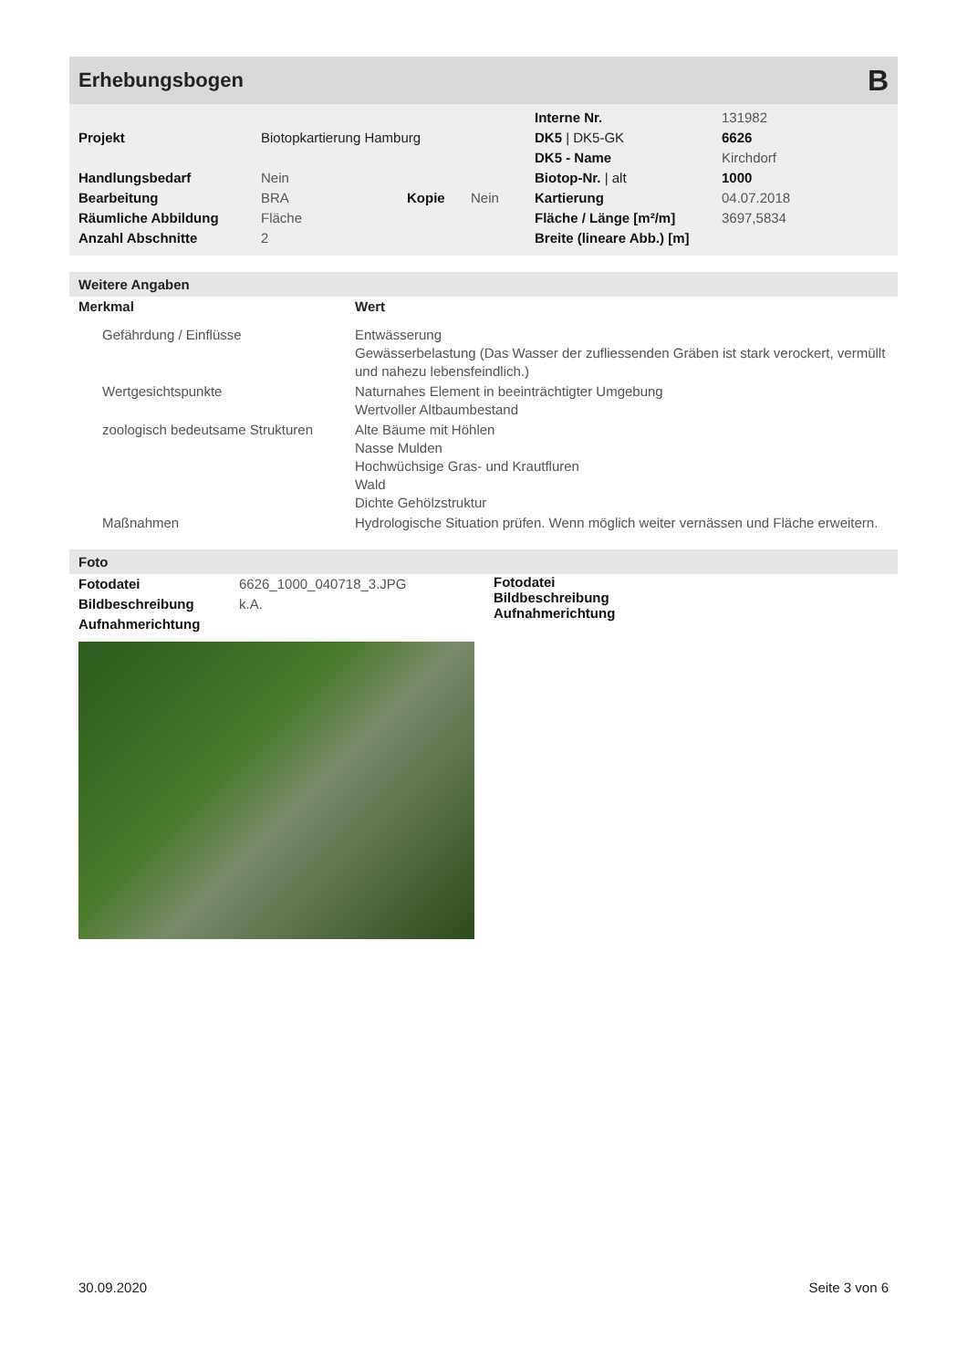Erhebungsbogen
B
| | | | | Interne Nr. | 131982 |
| Projekt | Biotopkartierung Hamburg | | | DK5 / DK5-GK | 6626 |
| | | | | DK5 - Name | Kirchdorf |
| Handlungsbedarf | Nein | | | Biotop-Nr. / alt | 1000 |
| Bearbeitung | BRA | Kopie | Nein | Kartierung | 04.07.2018 |
| Räumliche Abbildung | Fläche | | | Fläche / Länge [m²/m] | 3697,5834 |
| Anzahl Abschnitte | 2 | | | Breite (lineare Abb.) [m] | |
Weitere Angaben
| Merkmal | Wert |
| --- | --- |
| Gefährdung / Einflüsse | Entwässerung Gewässerbelastung (Das Wasser der zufliessenden Gräben ist stark verockert, vermüllt und nahezu lebensfeindlich.) |
| Wertgesichtspunkte | Naturnahes Element in beeinträchtigter Umgebung Wertvoller Altbaumbestand |
| zoologisch bedeutsame Strukturen | Alte Bäume mit Höhlen Nasse Mulden Hochwüchsige Gras- und Krautfluren Wald Dichte Gehölzstruktur |
| Maßnahmen | Hydrologische Situation prüfen. Wenn möglich weiter vernässen und Fläche erweitern. |
Foto
| Fotodatei | 6626_1000_040718_3.JPG |
| Bildbeschreibung | k.A. |
| Aufnahmerichtung | |
Fotodatei
Bildbeschreibung
Aufnahmerichtung
30.09.2020 Seite 3 von 6